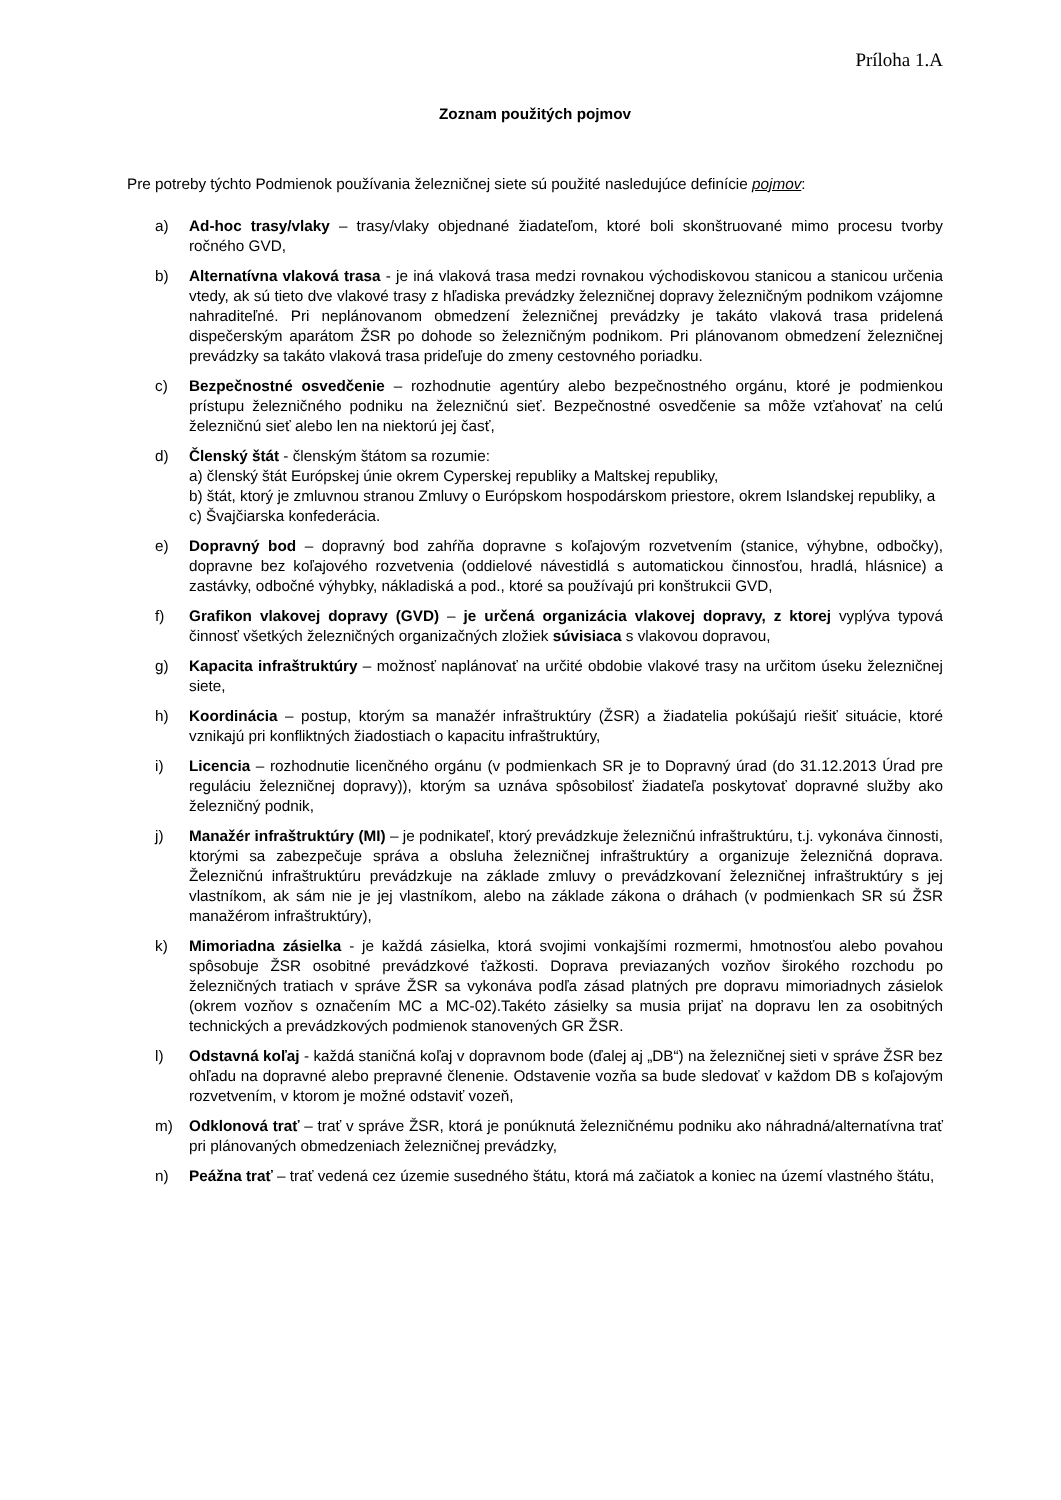Príloha 1.A
Zoznam použitých pojmov
Pre potreby týchto Podmienok používania železničnej siete sú použité nasledujúce definície pojmov:
a) Ad-hoc trasy/vlaky – trasy/vlaky objednané žiadateľom, ktoré boli skonštruované mimo procesu tvorby ročného GVD,
b) Alternatívna vlaková trasa - je iná vlaková trasa medzi rovnakou východiskovou stanicou a stanicou určenia vtedy, ak sú tieto dve vlakové trasy z hľadiska prevádzky železničnej dopravy železničným podnikom vzájomne nahraditeľné. Pri neplánovanom obmedzení železničnej prevádzky je takáto vlaková trasa pridelená dispečerským aparátom ŽSR po dohode so železničným podnikom. Pri plánovanom obmedzení železničnej prevádzky sa takáto vlaková trasa prideľuje do zmeny cestovného poriadku.
c) Bezpečnostné osvedčenie – rozhodnutie agentúry alebo bezpečnostného orgánu, ktoré je podmienkou prístupu železničného podniku na železničnú sieť. Bezpečnostné osvedčenie sa môže vzťahovať na celú železničnú sieť alebo len na niektorú jej časť,
d) Členský štát - členským štátom sa rozumie:
a) členský štát Európskej únie okrem Cyperskej republiky a Maltskej republiky,
b) štát, ktorý je zmluvnou stranou Zmluvy o Európskom hospodárskom priestore, okrem Islandskej republiky, a
c) Švajčiarska konfederácia.
e) Dopravný bod – dopravný bod zahŕňa dopravne s koľajovým rozvetvením (stanice, výhybne, odbočky), dopravne bez koľajového rozvetvenia (oddielové návestidlá s automatickou činnosťou, hradlá, hlásnice) a zastávky, odbočné výhybky, nákladiská a pod., ktoré sa používajú pri konštrukcii GVD,
f) Grafikon vlakovej dopravy (GVD) – je určená organizácia vlakovej dopravy, z ktorej vyplýva typová činnosť všetkých železničných organizačných zložiek súvisiaca s vlakovou dopravou,
g) Kapacita infraštruktúry – možnosť naplánovať na určité obdobie vlakové trasy na určitom úseku železničnej siete,
h) Koordinácia – postup, ktorým sa manažér infraštruktúry (ŽSR) a žiadatelia pokúšajú riešiť situácie, ktoré vznikajú pri konfliktných žiadostiach o kapacitu infraštruktúry,
i) Licencia – rozhodnutie licenčného orgánu (v podmienkach SR je to Dopravný úrad (do 31.12.2013 Úrad pre reguláciu železničnej dopravy)), ktorým sa uznáva spôsobilosť žiadateľa poskytovať dopravné služby ako železničný podnik,
j) Manažér infraštruktúry (MI) – je podnikateľ, ktorý prevádzkuje železničnú infraštruktúru, t.j. vykonáva činnosti, ktorými sa zabezpečuje správa a obsluha železničnej infraštruktúry a organizuje železničná doprava. Železničnú infraštruktúru prevádzkuje na základe zmluvy o prevádzkovaní železničnej infraštruktúry s jej vlastníkom, ak sám nie je jej vlastníkom, alebo na základe zákona o dráhach (v podmienkach SR sú ŽSR manažérom infraštruktúry),
k) Mimoriadna zásielka - je každá zásielka, ktorá svojimi vonkajšími rozmermi, hmotnosťou alebo povahou spôsobuje ŽSR osobitné prevádzkové ťažkosti. Doprava previazaných vozňov širokého rozchodu po železničných tratiach v správe ŽSR sa vykonáva podľa zásad platných pre dopravu mimoriadnych zásielok (okrem vozňov s označením MC a MC-02).Takéto zásielky sa musia prijať na dopravu len za osobitných technických a prevádzkových podmienok stanovených GR ŽSR.
l) Odstavná koľaj - každá staničná koľaj v dopravnom bode (ďalej aj „DB“) na železničnej sieti v správe ŽSR bez ohľadu na dopravné alebo prepravné členenie. Odstavenie vozňa sa bude sledovať v každom DB s koľajovým rozvetvením, v ktorom je možné odstaviť vozeň,
m) Odklonová trať – trať v správe ŽSR, ktorá je ponúknutá železničnému podniku ako náhradná/alternatívna trať pri plánovaných obmedzeniach železničnej prevádzky,
n) Peážna trať – trať vedená cez územie susedného štátu, ktorá má začiatok a koniec na území vlastného štátu,